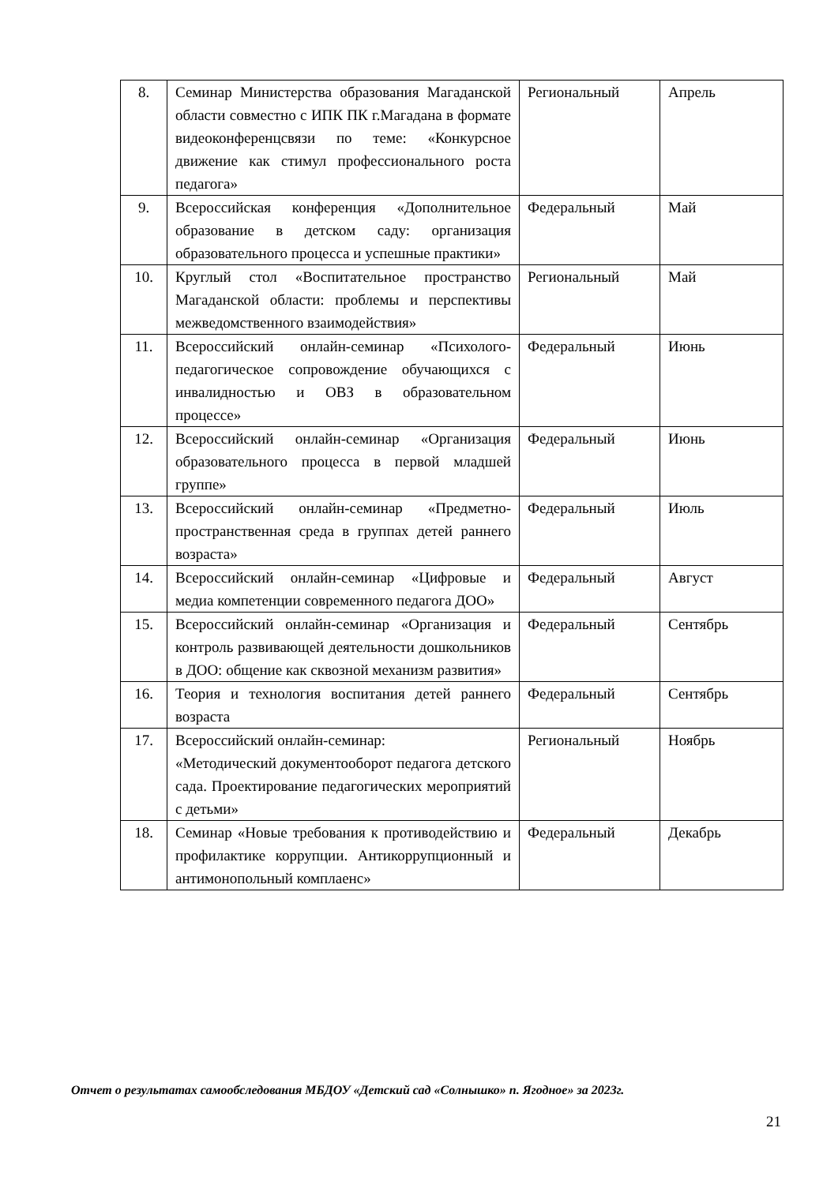| 8. | Семинар Министерства образования Магаданской области совместно с ИПК ПК г.Магадана в формате видеоконференцсвязи по теме: «Конкурсное движение как стимул профессионального роста педагога» | Региональный | Апрель |
| 9. | Всероссийская конференция «Дополнительное образование в детском саду: организация образовательного процесса и успешные практики» | Федеральный | Май |
| 10. | Круглый стол «Воспитательное пространство Магаданской области: проблемы и перспективы межведомственного взаимодействия» | Региональный | Май |
| 11. | Всероссийский онлайн-семинар «Психолого-педагогическое сопровождение обучающихся с инвалидностью и ОВЗ в образовательном процессе» | Федеральный | Июнь |
| 12. | Всероссийский онлайн-семинар «Организация образовательного процесса в первой младшей группе» | Федеральный | Июнь |
| 13. | Всероссийский онлайн-семинар «Предметно-пространственная среда в группах детей раннего возраста» | Федеральный | Июль |
| 14. | Всероссийский онлайн-семинар «Цифровые и медиа компетенции современного педагога ДОО» | Федеральный | Август |
| 15. | Всероссийский онлайн-семинар «Организация и контроль развивающей деятельности дошкольников в ДОО: общение как сквозной механизм развития» | Федеральный | Сентябрь |
| 16. | Теория и технология воспитания детей раннего возраста | Федеральный | Сентябрь |
| 17. | Всероссийский онлайн-семинар: «Методический документооборот педагога детского сада. Проектирование педагогических мероприятий с детьми» | Региональный | Ноябрь |
| 18. | Семинар «Новые требования к противодействию и профилактике коррупции. Антикоррупционный и антимонопольный комплаенс» | Федеральный | Декабрь |
Отчет о результатах самообследования МБДОУ «Детский сад «Солнышко» п. Ягодное» за 2023г.
21